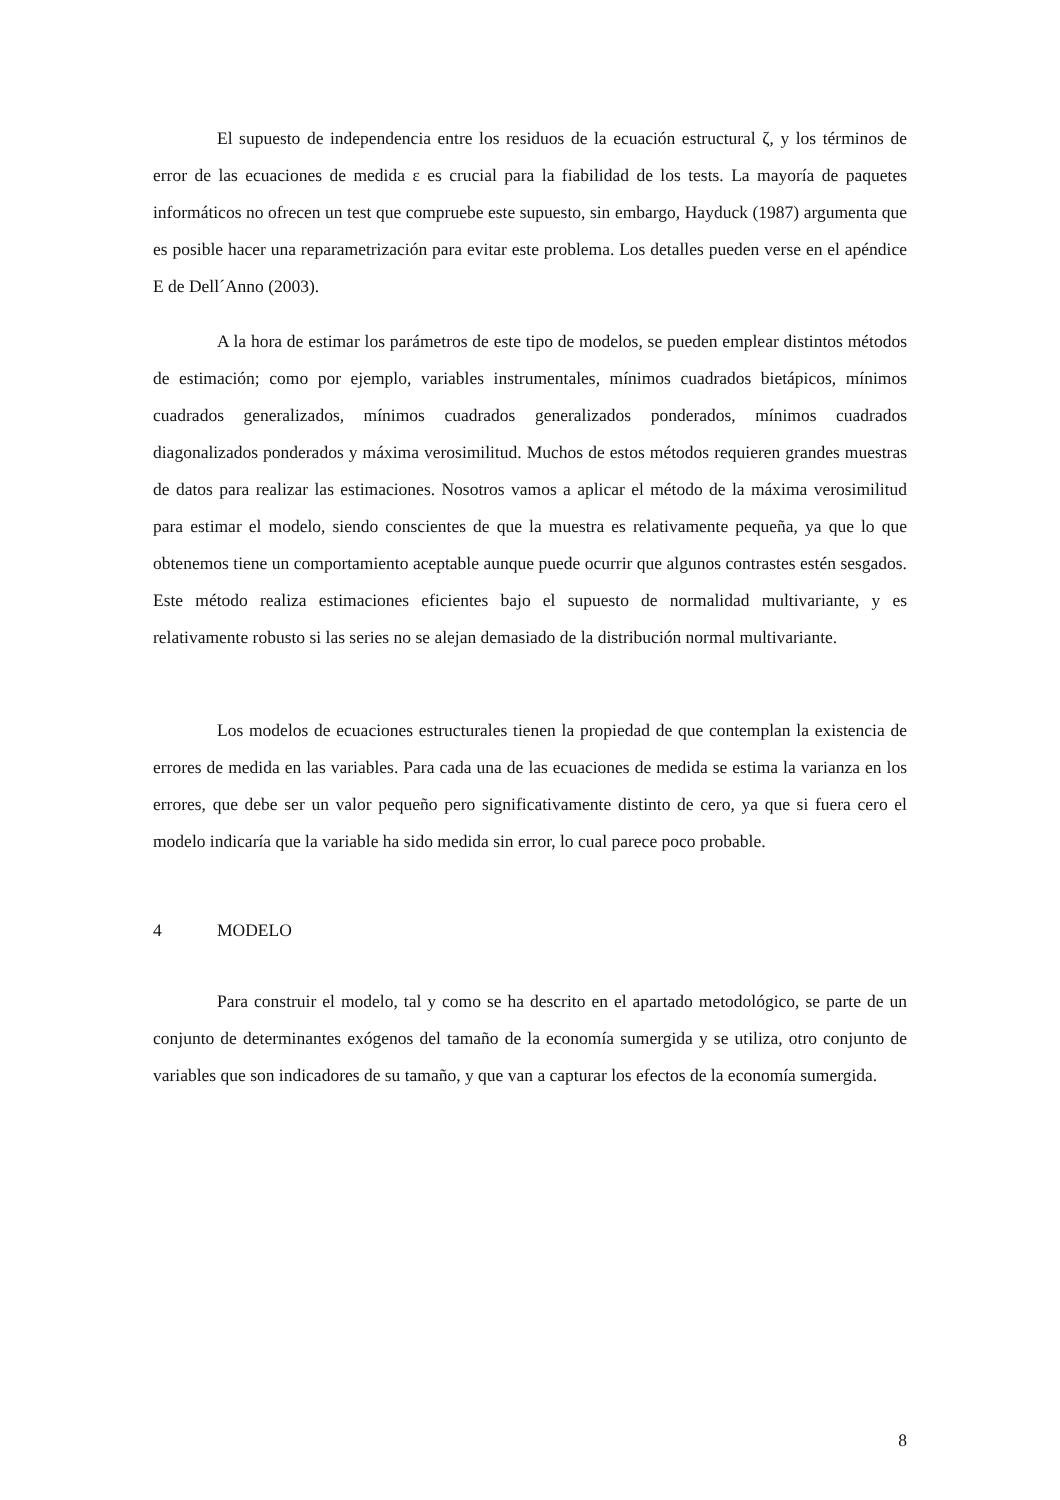El supuesto de independencia entre los residuos de la ecuación estructural ζ, y los términos de error de las ecuaciones de medida ε es crucial para la fiabilidad de los tests. La mayoría de paquetes informáticos no ofrecen un test que compruebe este supuesto, sin embargo, Hayduck (1987) argumenta que es posible hacer una reparametrización para evitar este problema. Los detalles pueden verse en el apéndice E de Dell´Anno (2003).
A la hora de estimar los parámetros de este tipo de modelos, se pueden emplear distintos métodos de estimación; como por ejemplo, variables instrumentales, mínimos cuadrados bietápicos, mínimos cuadrados generalizados, mínimos cuadrados generalizados ponderados, mínimos cuadrados diagonalizados ponderados y máxima verosimilitud. Muchos de estos métodos requieren grandes muestras de datos para realizar las estimaciones. Nosotros vamos a aplicar el método de la máxima verosimilitud para estimar el modelo, siendo conscientes de que la muestra es relativamente pequeña, ya que lo que obtenemos tiene un comportamiento aceptable aunque puede ocurrir que algunos contrastes estén sesgados. Este método realiza estimaciones eficientes bajo el supuesto de normalidad multivariante, y es relativamente robusto si las series no se alejan demasiado de la distribución normal multivariante.
Los modelos de ecuaciones estructurales tienen la propiedad de que contemplan la existencia de errores de medida en las variables. Para cada una de las ecuaciones de medida se estima la varianza en los errores, que debe ser un valor pequeño pero significativamente distinto de cero, ya que si fuera cero el modelo indicaría que la variable ha sido medida sin error, lo cual parece poco probable.
4 MODELO
Para construir el modelo, tal y como se ha descrito en el apartado metodológico, se parte de un conjunto de determinantes exógenos del tamaño de la economía sumergida y se utiliza, otro conjunto de variables que son indicadores de su tamaño, y que van a capturar los efectos de la economía sumergida.
8